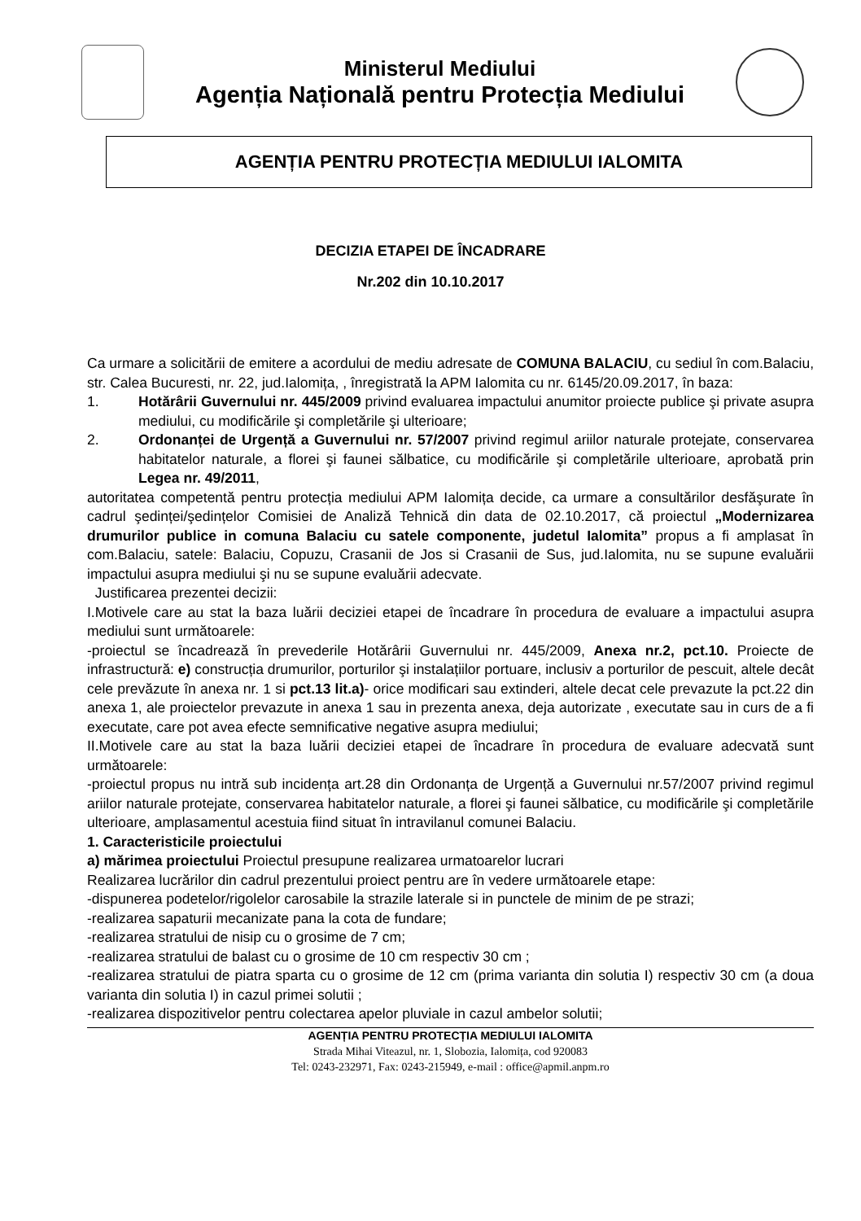Ministerul Mediului
Agenția Națională pentru Protecția Mediului
AGENȚIA PENTRU PROTECȚIA MEDIULUI IALOMITA
DECIZIA ETAPEI DE ÎNCADRARE
Nr.202 din 10.10.2017
Ca urmare a solicitării de emitere a acordului de mediu adresate de COMUNA BALACIU, cu sediul în com.Balaciu, str. Calea Bucuresti, nr. 22, jud.Ialomița, , înregistrată la APM Ialomita cu nr. 6145/20.09.2017, în baza:
1. Hotărârii Guvernului nr. 445/2009 privind evaluarea impactului anumitor proiecte publice şi private asupra mediului, cu modificările şi completările şi ulterioare;
2. Ordonanței de Urgență a Guvernului nr. 57/2007 privind regimul ariilor naturale protejate, conservarea habitatelor naturale, a florei şi faunei sălbatice, cu modificările şi completările ulterioare, aprobată prin Legea nr. 49/2011,
autoritatea competentă pentru protecția mediului APM Ialomița decide, ca urmare a consultărilor desfăşurate în cadrul şedinței/şedințelor Comisiei de Analiză Tehnică din data de 02.10.2017, că proiectul „Modernizarea drumurilor publice in comuna Balaciu cu satele componente, judetul Ialomita” propus a fi amplasat în com.Balaciu, satele: Balaciu, Copuzu, Crasanii de Jos si Crasanii de Sus, jud.Ialomita, nu se supune evaluării impactului asupra mediului şi nu se supune evaluării adecvate.
Justificarea prezentei decizii:
I.Motivele care au stat la baza luării deciziei etapei de încadrare în procedura de evaluare a impactului asupra mediului sunt următoarele:
-proiectul se încadrează în prevederile Hotărârii Guvernului nr. 445/2009, Anexa nr.2, pct.10. Proiecte de infrastructură: e) construcția drumurilor, porturilor şi instalațiilor portuare, inclusiv a porturilor de pescuit, altele decât cele prevăzute în anexa nr. 1 si pct.13 lit.a)- orice modificari sau extinderi, altele decat cele prevazute la pct.22 din anexa 1, ale proiectelor prevazute in anexa 1 sau in prezenta anexa, deja autorizate , executate sau in curs de a fi executate, care pot avea efecte semnificative negative asupra mediului;
II.Motivele care au stat la baza luării deciziei etapei de încadrare în procedura de evaluare adecvată sunt următoarele:
-proiectul propus nu intră sub incidența art.28 din Ordonanța de Urgență a Guvernului nr.57/2007 privind regimul ariilor naturale protejate, conservarea habitatelor naturale, a florei şi faunei sălbatice, cu modificările şi completările ulterioare, amplasamentul acestuia fiind situat în intravilanul comunei Balaciu.
1. Caracteristicile proiectului
a) mărimea proiectului Proiectul presupune realizarea urmatoarelor lucrari
Realizarea lucrărilor din cadrul prezentului proiect pentru are în vedere următoarele etape:
-dispunerea podetelor/rigolelor carosabile la strazile laterale si in punctele de minim de pe strazi;
-realizarea sapaturii mecanizate pana la cota de fundare;
-realizarea stratului de nisip cu o grosime de 7 cm;
-realizarea stratului de balast cu o grosime de 10 cm respectiv 30 cm ;
-realizarea stratului de piatra sparta cu o grosime de 12 cm (prima varianta din solutia I) respectiv 30 cm (a doua varianta din solutia I) in cazul primei solutii ;
-realizarea dispozitivelor pentru colectarea apelor pluviale in cazul ambelor solutii;
AGENȚIA PENTRU PROTECȚIA MEDIULUI IALOMITA
Strada Mihai Viteazul, nr. 1, Slobozia, Ialomița, cod 920083
Tel: 0243-232971, Fax: 0243-215949, e-mail : office@apmil.anpm.ro